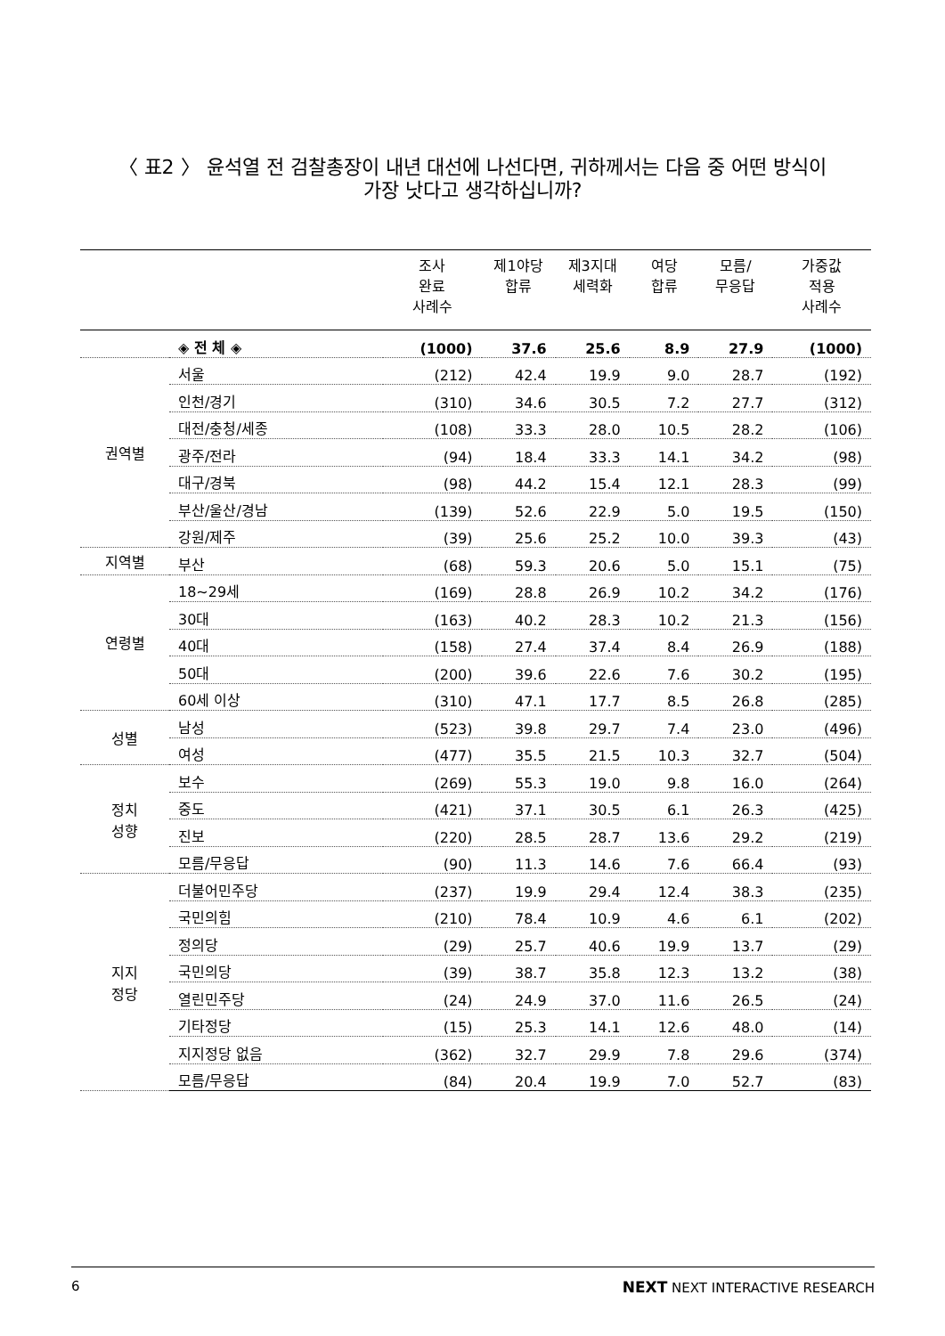〈 표2 〉 윤석열 전 검찰총장이 내년 대선에 나선다면, 귀하께서는 다음 중 어떤 방식이
가장 낫다고 생각하십니까?
| | | 조사 완료 사례수 | 제1야당 합류 | 제3지대 세력화 | 여당 합류 | 모름/ 무응답 | 가중값 적용 사례수 |
| --- | --- | --- | --- | --- | --- | --- | --- |
| | ◈ 전 체 ◈ | (1000) | 37.6 | 25.6 | 8.9 | 27.9 | (1000) |
| 권역별 | 서울 | (212) | 42.4 | 19.9 | 9.0 | 28.7 | (192) |
| | 인천/경기 | (310) | 34.6 | 30.5 | 7.2 | 27.7 | (312) |
| | 대전/충청/세종 | (108) | 33.3 | 28.0 | 10.5 | 28.2 | (106) |
| | 광주/전라 | (94) | 18.4 | 33.3 | 14.1 | 34.2 | (98) |
| | 대구/경북 | (98) | 44.2 | 15.4 | 12.1 | 28.3 | (99) |
| | 부산/울산/경남 | (139) | 52.6 | 22.9 | 5.0 | 19.5 | (150) |
| | 강원/제주 | (39) | 25.6 | 25.2 | 10.0 | 39.3 | (43) |
| 지역별 | 부산 | (68) | 59.3 | 20.6 | 5.0 | 15.1 | (75) |
| 연령별 | 18~29세 | (169) | 28.8 | 26.9 | 10.2 | 34.2 | (176) |
| | 30대 | (163) | 40.2 | 28.3 | 10.2 | 21.3 | (156) |
| | 40대 | (158) | 27.4 | 37.4 | 8.4 | 26.9 | (188) |
| | 50대 | (200) | 39.6 | 22.6 | 7.6 | 30.2 | (195) |
| | 60세 이상 | (310) | 47.1 | 17.7 | 8.5 | 26.8 | (285) |
| 성별 | 남성 | (523) | 39.8 | 29.7 | 7.4 | 23.0 | (496) |
| | 여성 | (477) | 35.5 | 21.5 | 10.3 | 32.7 | (504) |
| 정치 성향 | 보수 | (269) | 55.3 | 19.0 | 9.8 | 16.0 | (264) |
| | 중도 | (421) | 37.1 | 30.5 | 6.1 | 26.3 | (425) |
| | 진보 | (220) | 28.5 | 28.7 | 13.6 | 29.2 | (219) |
| | 모름/무응답 | (90) | 11.3 | 14.6 | 7.6 | 66.4 | (93) |
| 지지 정당 | 더불어민주당 | (237) | 19.9 | 29.4 | 12.4 | 38.3 | (235) |
| | 국민의힘 | (210) | 78.4 | 10.9 | 4.6 | 6.1 | (202) |
| | 정의당 | (29) | 25.7 | 40.6 | 19.9 | 13.7 | (29) |
| | 국민의당 | (39) | 38.7 | 35.8 | 12.3 | 13.2 | (38) |
| | 열린민주당 | (24) | 24.9 | 37.0 | 11.6 | 26.5 | (24) |
| | 기타정당 | (15) | 25.3 | 14.1 | 12.6 | 48.0 | (14) |
| | 지지정당 없음 | (362) | 32.7 | 29.9 | 7.8 | 29.6 | (374) |
| | 모름/무응답 | (84) | 20.4 | 19.9 | 7.0 | 52.7 | (83) |
6 NEXT NEXT INTERACTIVE RESEARCH